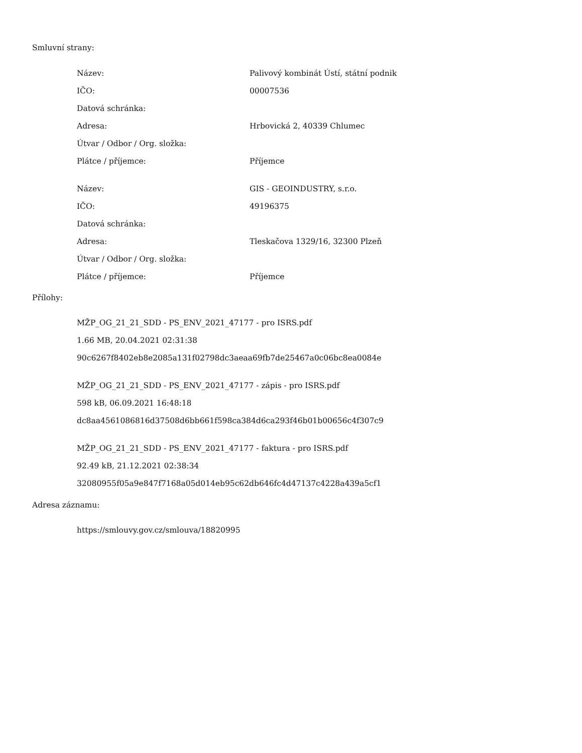Smluvní strany:
| Název: | Palivový kombinát Ústí, státní podnik |
| IČO: | 00007536 |
| Datová schránka: | |
| Adresa: | Hrbovická 2, 40339 Chlumec |
| Útvar / Odbor / Org. složka: | |
| Plátce / příjemce: | Příjemce |
| Název: | GIS - GEOINDUSTRY, s.r.o. |
| IČO: | 49196375 |
| Datová schránka: | |
| Adresa: | Tleskačova 1329/16, 32300 Plzeň |
| Útvar / Odbor / Org. složka: | |
| Plátce / příjemce: | Příjemce |
Přílohy:
MŽP_OG_21_21_SDD - PS_ENV_2021_47177 - pro ISRS.pdf
1.66 MB, 20.04.2021 02:31:38
90c6267f8402eb8e2085a131f02798dc3aeaa69fb7de25467a0c06bc8ea0084e
MŽP_OG_21_21_SDD - PS_ENV_2021_47177 - zápis - pro ISRS.pdf
598 kB, 06.09.2021 16:48:18
dc8aa4561086816d37508d6bb661f598ca384d6ca293f46b01b00656c4f307c9
MŽP_OG_21_21_SDD - PS_ENV_2021_47177 - faktura - pro ISRS.pdf
92.49 kB, 21.12.2021 02:38:34
32080955f05a9e847f7168a05d014eb95c62db646fc4d47137c4228a439a5cf1
Adresa záznamu:
https://smlouvy.gov.cz/smlouva/18820995